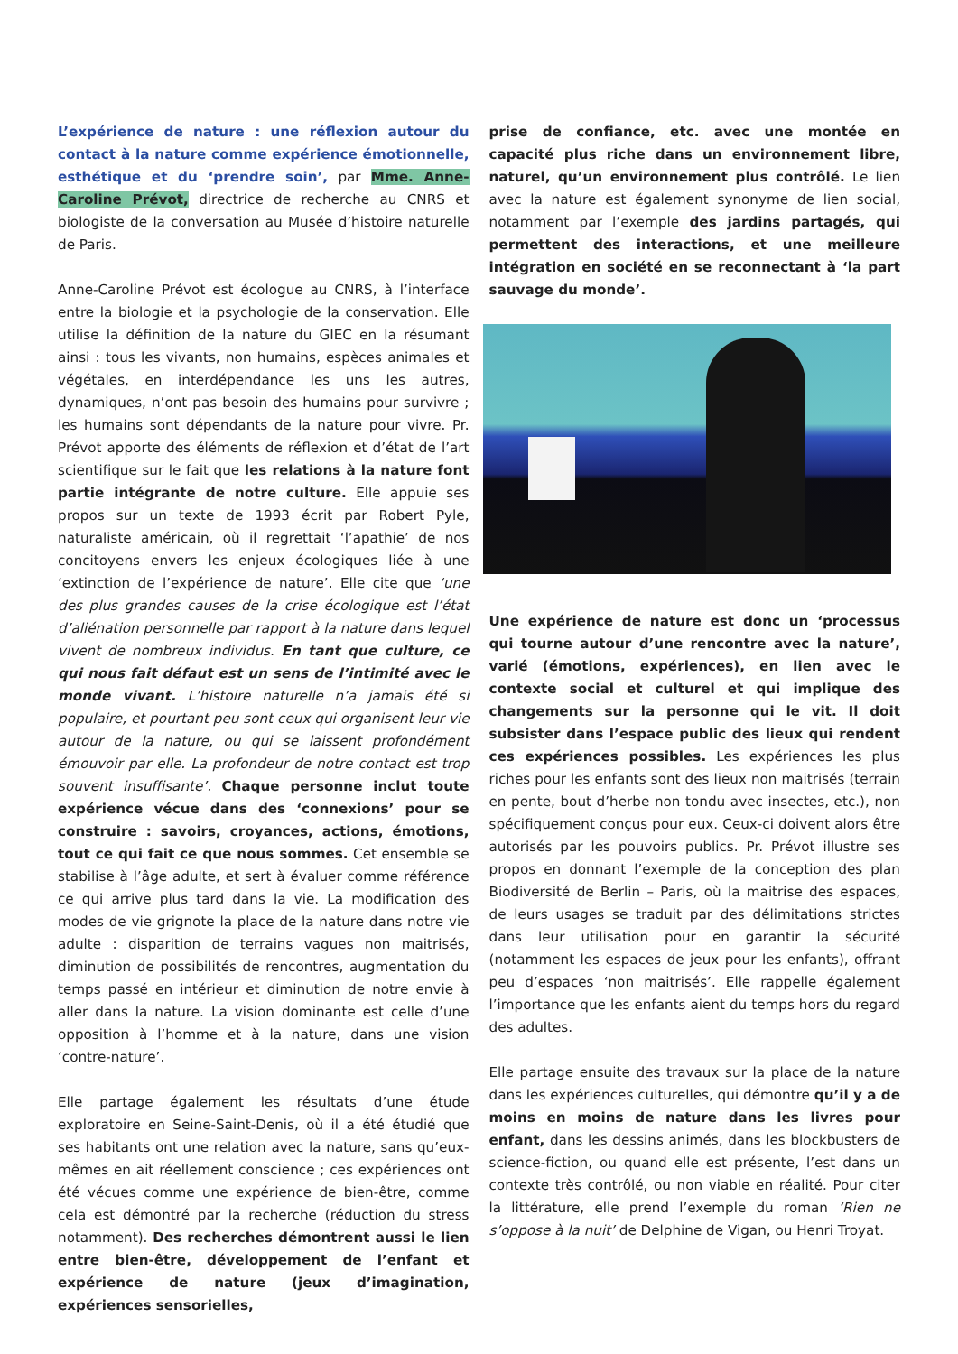L’expérience de nature : une réflexion autour du contact à la nature comme expérience émotionnelle, esthétique et du ‘prendre soin’, par Mme. Anne-Caroline Prévot, directrice de recherche au CNRS et biologiste de la conversation au Musée d’histoire naturelle de Paris.
Anne-Caroline Prévot est écologue au CNRS, à l’interface entre la biologie et la psychologie de la conservation. Elle utilise la définition de la nature du GIEC en la résumant ainsi : tous les vivants, non humains, espèces animales et végétales, en interdépendance les uns les autres, dynamiques, n’ont pas besoin des humains pour survivre ; les humains sont dépendants de la nature pour vivre. Pr. Prévot apporte des éléments de réflexion et d’état de l’art scientifique sur le fait que les relations à la nature font partie intégrante de notre culture. Elle appuie ses propos sur un texte de 1993 écrit par Robert Pyle, naturaliste américain, où il regrettait ‘l’apathie’ de nos concitoyens envers les enjeux écologiques liée à une ‘extinction de l’expérience de nature’. Elle cite que ‘une des plus grandes causes de la crise écologique est l’état d’aliénation personnelle par rapport à la nature dans lequel vivent de nombreux individus. En tant que culture, ce qui nous fait défaut est un sens de l’intimité avec le monde vivant. L’histoire naturelle n’a jamais été si populaire, et pourtant peu sont ceux qui organisent leur vie autour de la nature, ou qui se laissent profondément émouvoir par elle. La profondeur de notre contact est trop souvent insuffisante’. Chaque personne inclut toute expérience vécue dans des ‘connexions’ pour se construire : savoirs, croyances, actions, émotions, tout ce qui fait ce que nous sommes. Cet ensemble se stabilise à l’âge adulte, et sert à évaluer comme référence ce qui arrive plus tard dans la vie. La modification des modes de vie grignote la place de la nature dans notre vie adulte : disparition de terrains vagues non maitrisés, diminution de possibilités de rencontres, augmentation du temps passé en intérieur et diminution de notre envie à aller dans la nature. La vision dominante est celle d’une opposition à l’homme et à la nature, dans une vision ‘contre-nature’.
Elle partage également les résultats d’une étude exploratoire en Seine-Saint-Denis, où il a été étudié que ses habitants ont une relation avec la nature, sans qu’eux-mêmes en ait réellement conscience ; ces expériences ont été vécues comme une expérience de bien-être, comme cela est démontré par la recherche (réduction du stress notamment). Des recherches démontrent aussi le lien entre bien-être, développement de l’enfant et expérience de nature (jeux d’imagination, expériences sensorielles,
prise de confiance, etc. avec une montée en capacité plus riche dans un environnement libre, naturel, qu’un environnement plus contrôlé. Le lien avec la nature est également synonyme de lien social, notamment par l’exemple des jardins partagés, qui permettent des interactions, et une meilleure intégration en société en se reconnectant à ‘la part sauvage du monde’.
Une expérience de nature est donc un ‘processus qui tourne autour d’une rencontre avec la nature’, varié (émotions, expériences), en lien avec le contexte social et culturel et qui implique des changements sur la personne qui le vit. Il doit subsister dans l’espace public des lieux qui rendent ces expériences possibles. Les expériences les plus riches pour les enfants sont des lieux non maitrisés (terrain en pente, bout d’herbe non tondu avec insectes, etc.), non spécifiquement conçus pour eux. Ceux-ci doivent alors être autorisés par les pouvoirs publics. Pr. Prévot illustre ses propos en donnant l’exemple de la conception des plan Biodiversité de Berlin – Paris, où la maitrise des espaces, de leurs usages se traduit par des délimitations strictes dans leur utilisation pour en garantir la sécurité (notamment les espaces de jeux pour les enfants), offrant peu d’espaces ‘non maitrisés’. Elle rappelle également l’importance que les enfants aient du temps hors du regard des adultes.
Elle partage ensuite des travaux sur la place de la nature dans les expériences culturelles, qui démontre qu’il y a de moins en moins de nature dans les livres pour enfant, dans les dessins animés, dans les blockbusters de science-fiction, ou quand elle est présente, l’est dans un contexte très contrôlé, ou non viable en réalité. Pour citer la littérature, elle prend l’exemple du roman ‘Rien ne s’oppose à la nuit’ de Delphine de Vigan, ou Henri Troyat.